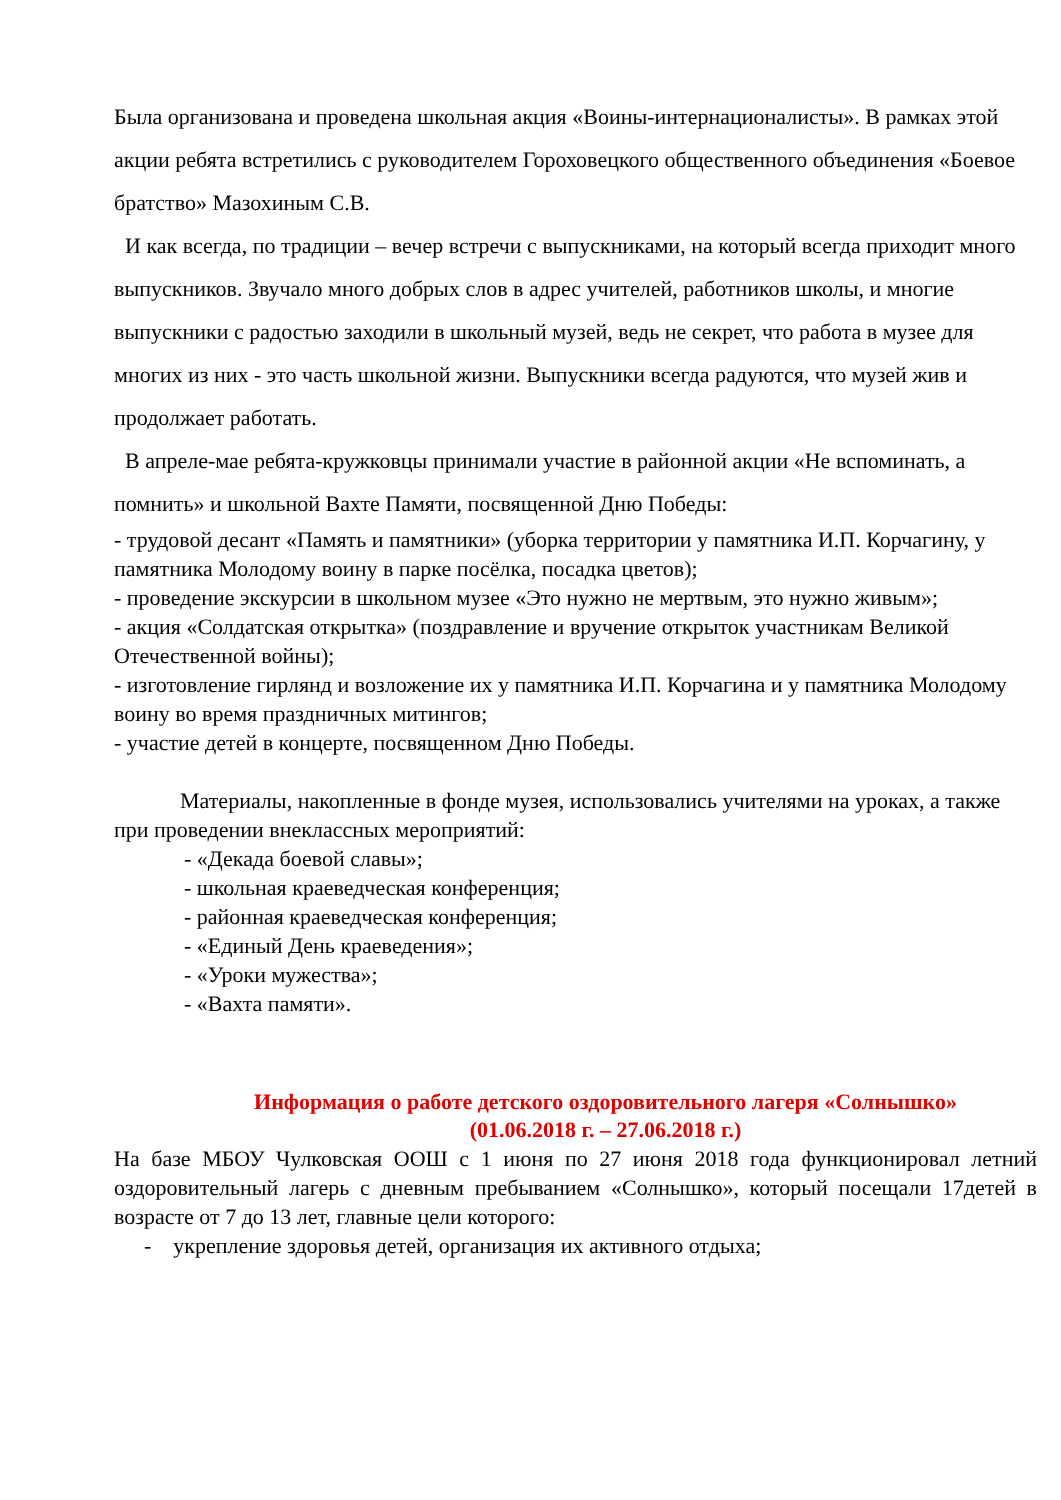Была организована и проведена школьная акция «Воины-интернационалисты». В рамках этой акции ребята встретились с руководителем Гороховецкого общественного объединения «Боевое братство» Мазохиным С.В.
И как всегда, по традиции – вечер встречи с выпускниками, на который всегда приходит много выпускников. Звучало много добрых слов в адрес учителей, работников школы, и многие выпускники с радостью заходили в школьный музей, ведь не секрет, что работа в музее для многих из них - это часть школьной жизни. Выпускники всегда радуются, что музей жив и продолжает работать.
В апреле-мае ребята-кружковцы принимали участие в районной акции «Не вспоминать, а помнить» и школьной Вахте Памяти, посвященной Дню Победы:
- трудовой десант «Память и памятники» (уборка территории у памятника И.П. Корчагину, у памятника Молодому воину в парке посёлка, посадка цветов);
- проведение экскурсии в школьном музее «Это нужно не мертвым, это нужно живым»;
- акция «Солдатская открытка» (поздравление и вручение открыток участникам Великой Отечественной войны);
- изготовление гирлянд и возложение их у памятника И.П. Корчагина и у памятника Молодому воину во время праздничных митингов;
- участие детей в концерте, посвященном Дню Победы.
Материалы, накопленные в фонде музея, использовались учителями на уроках, а также при проведении внеклассных мероприятий:
- «Декада боевой славы»;
- школьная краеведческая конференция;
- районная краеведческая конференция;
- «Единый День краеведения»;
- «Уроки мужества»;
- «Вахта памяти».
Информация о работе детского оздоровительного лагеря «Солнышко»
(01.06.2018 г. – 27.06.2018 г.)
На базе МБОУ Чулковская ООШ с 1 июня по 27 июня 2018 года функционировал летний оздоровительный лагерь с дневным пребыванием «Солнышко», который посещали 17детей в возрасте от 7 до 13 лет, главные цели которого:
- укрепление здоровья детей, организация их активного отдыха;